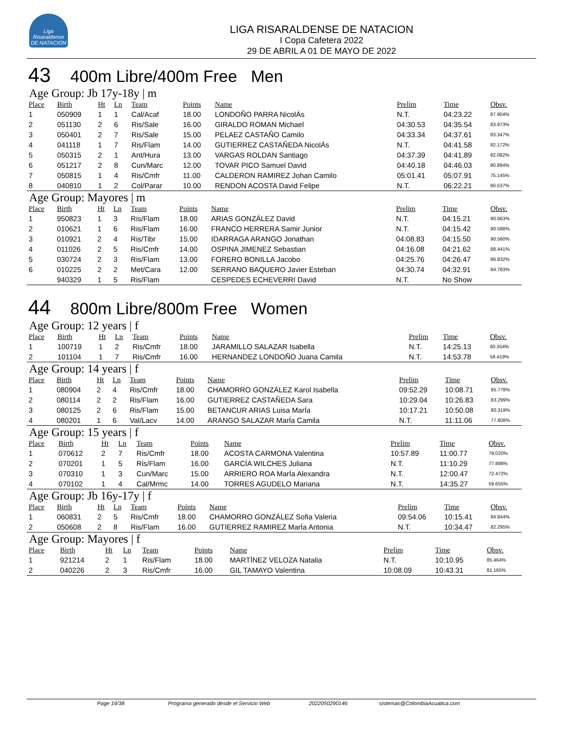Liga Risaraldense DE NATACION
LIGA RISARALDENSE DE NATACION
I Copa Cafetera 2022
29 DE ABRIL A 01 DE MAYO DE 2022
43 400m Libre/400m Free Men
Age Group: Jb 17y-18y | m
| Place | Birth | Ht | Ln | Team | Points | Name | Prelim | Time | Obsv. |
| --- | --- | --- | --- | --- | --- | --- | --- | --- | --- |
| 1 | 050909 | 1 | 1 | Cal/Acaf | 18.00 | LONDOÑO PARRA NicolÁs | N.T. | 04:23.22 | 87.904% |
| 2 | 051130 | 2 | 6 | Ris/Sale | 16.00 | GIRALDO ROMAN Michael | 04:30.53 | 04:35.54 | 83.973% |
| 3 | 050401 | 2 | 7 | Ris/Sale | 15.00 | PELAEZ CASTAÑO Camilo | 04:33.34 | 04:37.61 | 83.347% |
| 4 | 041118 | 1 | 7 | Ris/Flam | 14.00 | GUTIERREZ CASTAÑEDA NicolÁs | N.T. | 04:41.58 | 82.172% |
| 5 | 050315 | 2 | 1 | Ant/Hura | 13.00 | VARGAS ROLDAN Santiago | 04:37.39 | 04:41.89 | 82.082% |
| 6 | 051217 | 2 | 8 | Cun/Marc | 12.00 | TOVAR PICO Samuel David | 04:40.18 | 04:46.03 | 80.894% |
| 7 | 050815 | 1 | 4 | Ris/Cmfr | 11.00 | CALDERON RAMIREZ Johan Camilo | 05:01.41 | 05:07.91 | 75.145% |
| 8 | 040810 | 1 | 2 | Col/Parar | 10.00 | RENDON ACOSTA David Felipe | N.T. | 06:22.21 | 60.537% |
Age Group: Mayores | m
| Place | Birth | Ht | Ln | Team | Points | Name | Prelim | Time | Obsv. |
| --- | --- | --- | --- | --- | --- | --- | --- | --- | --- |
| 1 | 950823 | 1 | 3 | Ris/Flam | 18.00 | ARIAS GONZÁLEZ David | N.T. | 04:15.21 | 90.663% |
| 2 | 010621 | 1 | 6 | Ris/Flam | 16.00 | FRANCO HERRERA Samir Junior | N.T. | 04:15.42 | 90.588% |
| 3 | 010921 | 2 | 4 | Ris/Tibr | 15.00 | IDARRAGA ARANGO Jonathan | 04:08.83 | 04:15.50 | 90.560% |
| 4 | 011026 | 2 | 5 | Ris/Cmfr | 14.00 | OSPINA JIMENEZ Sebastian | 04:16.08 | 04:21.62 | 88.441% |
| 5 | 030724 | 2 | 3 | Ris/Flam | 13.00 | FORERO BONILLA Jacobo | 04:25.76 | 04:26.47 | 86.832% |
| 6 | 010225 | 2 | 2 | Met/Cara | 12.00 | SERRANO BAQUERO Javier Esteban | 04:30.74 | 04:32.91 | 84.783% |
| | 940329 | 1 | 5 | Ris/Flam | | CESPEDES ECHEVERRI David | N.T. | No Show | |
44 800m Libre/800m Free Women
Age Group: 12 years | f
| Place | Birth | Ht | Ln | Team | Points | Name | Prelim | Time | Obsv. |
| --- | --- | --- | --- | --- | --- | --- | --- | --- | --- |
| 1 | 100719 | 1 | 2 | Ris/Cmfr | 18.00 | JARAMILLO SALAZAR Isabella | N.T. | 14:25.13 | 60.354% |
| 2 | 101104 | 1 | 7 | Ris/Cmfr | 16.00 | HERNANDEZ LONDOÑO Juana Camila | N.T. | 14:53.78 | 58.419% |
Age Group: 14 years | f
| Place | Birth | Ht | Ln | Team | Points | Name | Prelim | Time | Obsv. |
| --- | --- | --- | --- | --- | --- | --- | --- | --- | --- |
| 1 | 080904 | 2 | 4 | Ris/Cmfr | 18.00 | CHAMORRO GONZÁLEZ Karol Isabella | 09:52.29 | 10:08.71 | 85.778% |
| 2 | 080114 | 2 | 2 | Ris/Flam | 16.00 | GUTIERREZ CASTAÑEDA Sara | 10:29.04 | 10:26.83 | 83.299% |
| 3 | 080125 | 2 | 6 | Ris/Flam | 15.00 | BETANCUR ARIAS Luisa MarÍa | 10:17.21 | 10:50.08 | 80.319% |
| 4 | 080201 | 1 | 6 | Val/Lacv | 14.00 | ARANGO SALAZAR MarÍa Camila | N.T. | 11:11.06 | 77.808% |
Age Group: 15 years | f
| Place | Birth | Ht | Ln | Team | Points | Name | Prelim | Time | Obsv. |
| --- | --- | --- | --- | --- | --- | --- | --- | --- | --- |
| 1 | 070612 | 2 | 7 | Ris/Cmfr | 18.00 | ACOSTA CARMONA Valentina | 10:57.89 | 11:00.77 | 79.020% |
| 2 | 070201 | 1 | 5 | Ris/Flam | 16.00 | GARCÍA WILCHES Juliana | N.T. | 11:10.29 | 77.898% |
| 3 | 070310 | 1 | 3 | Cun/Marc | 15.00 | ARRIERO ROA MarÍa Alexandra | N.T. | 12:00.47 | 72.472% |
| 4 | 070102 | 1 | 4 | Cal/Mrmc | 14.00 | TORRES AGUDELO Mariana | N.T. | 14:35.27 | 59.655% |
Age Group: Jb 16y-17y | f
| Place | Birth | Ht | Ln | Team | Points | Name | Prelim | Time | Obsv. |
| --- | --- | --- | --- | --- | --- | --- | --- | --- | --- |
| 1 | 060831 | 2 | 5 | Ris/Cmfr | 18.00 | CHAMORRO GONZÁLEZ Sofia Valeria | 09:54.06 | 10:15.41 | 84.844% |
| 2 | 050608 | 2 | 8 | Ris/Flam | 16.00 | GUTIERREZ RAMIREZ MarÍa Antonia | N.T. | 10:34.47 | 82.295% |
Age Group: Mayores | f
| Place | Birth | Ht | Ln | Team | Points | Name | Prelim | Time | Obsv. |
| --- | --- | --- | --- | --- | --- | --- | --- | --- | --- |
| 1 | 921214 | 2 | 1 | Ris/Flam | 18.00 | MARTÍNEZ VELOZA Natalia | N.T. | 10:10.95 | 85.464% |
| 2 | 040226 | 2 | 3 | Ris/Cmfr | 16.00 | GIL TAMAYO Valentina | 10:08.09 | 10:43.31 | 81.165% |
Page 19/38 Programa generado desde el Servicio Web
2022050290146 sistemas@ColombiaAcuatica.com